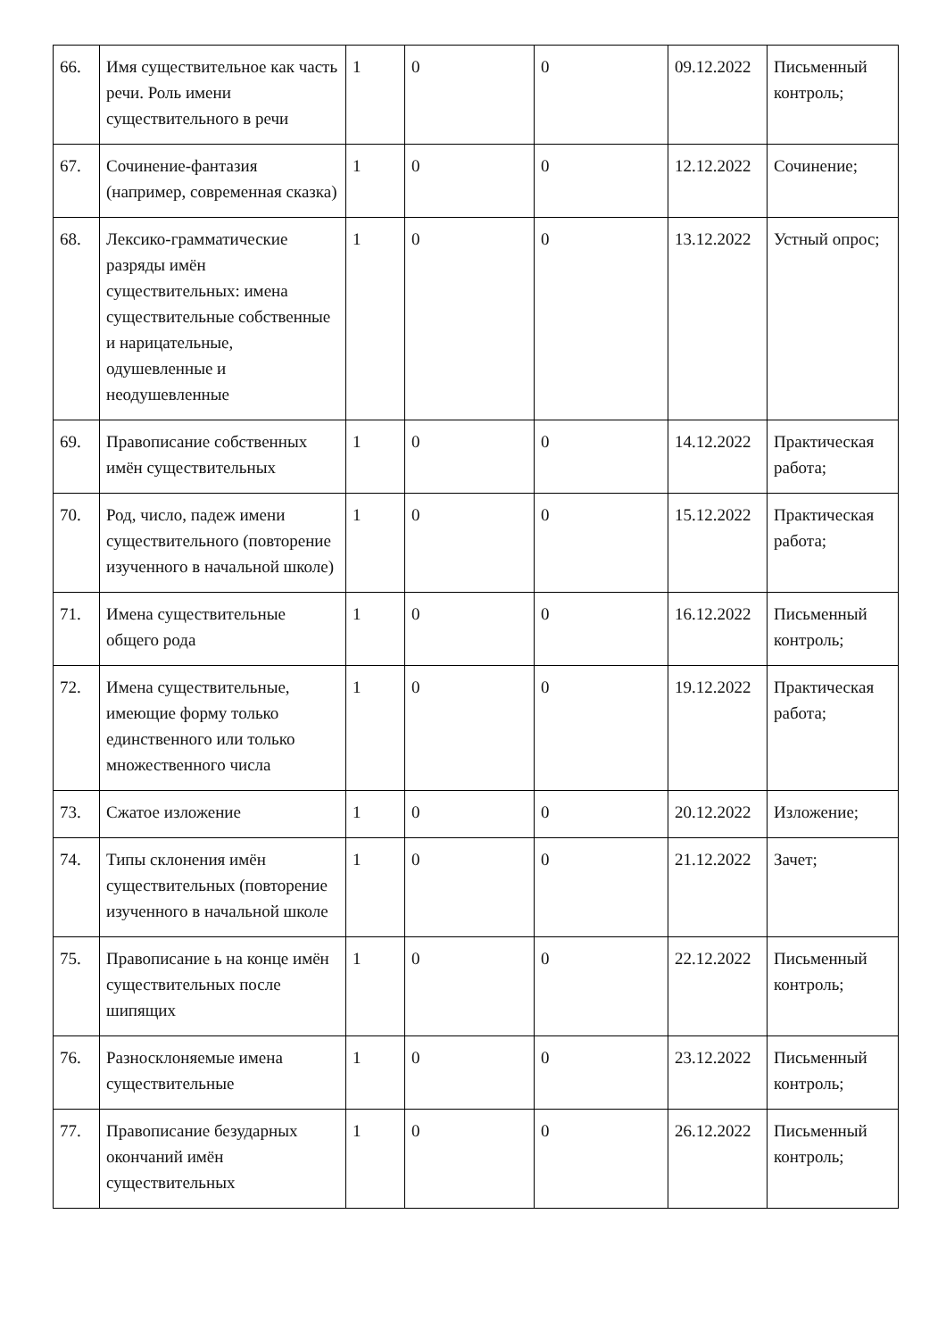| 66. | Имя существительное как часть речи. Роль имени существительного в речи | 1 | 0 | 0 | 09.12.2022 | Письменный контроль; |
| 67. | Сочинение-фантазия (например, современная сказка) | 1 | 0 | 0 | 12.12.2022 | Сочинение; |
| 68. | Лексико-грамматические разряды имён существительных: имена существительные собственные и нарицательные, одушевленные и неодушевленные | 1 | 0 | 0 | 13.12.2022 | Устный опрос; |
| 69. | Правописание собственных имён существительных | 1 | 0 | 0 | 14.12.2022 | Практическая работа; |
| 70. | Род, число, падеж имени существительного (повторение изученного в начальной школе) | 1 | 0 | 0 | 15.12.2022 | Практическая работа; |
| 71. | Имена существительные общего рода | 1 | 0 | 0 | 16.12.2022 | Письменный контроль; |
| 72. | Имена существительные, имеющие форму только единственного или только множественного числа | 1 | 0 | 0 | 19.12.2022 | Практическая работа; |
| 73. | Сжатое изложение | 1 | 0 | 0 | 20.12.2022 | Изложение; |
| 74. | Типы склонения имён существительных (повторение изученного в начальной школе | 1 | 0 | 0 | 21.12.2022 | Зачет; |
| 75. | Правописание ь на конце имён существительных после шипящих | 1 | 0 | 0 | 22.12.2022 | Письменный контроль; |
| 76. | Разносклоняемые имена существительные | 1 | 0 | 0 | 23.12.2022 | Письменный контроль; |
| 77. | Правописание безударных окончаний имён существительных | 1 | 0 | 0 | 26.12.2022 | Письменный контроль; |